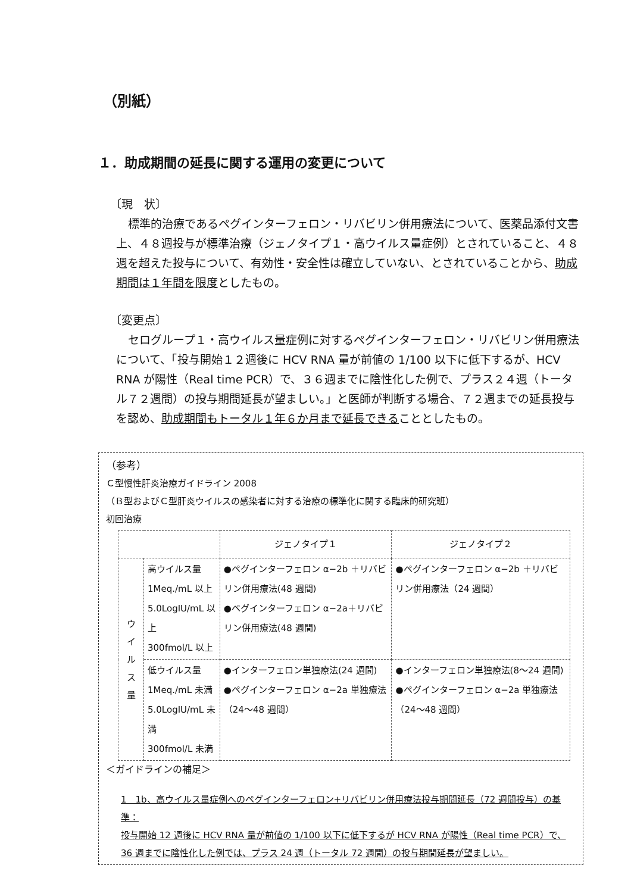（別紙）
１．助成期間の延長に関する運用の変更について
〔現　状〕
標準的治療であるペグインターフェロン・リバビリン併用療法について、医薬品添付文書上、４８週投与が標準治療（ジェノタイプ１・高ウイルス量症例）とされていること、４８週を超えた投与について、有効性・安全性は確立していない、とされていることから、助成期間は１年間を限度としたもの。
〔変更点〕
セログループ１・高ウイルス量症例に対するペグインターフェロン・リバビリン併用療法について、「投与開始１２週後に HCV RNA 量が前値の 1/100 以下に低下するが、HCV RNA が陽性（Real time PCR）で、３６週までに陰性化した例で、プラス２４週（トータル７２週間）の投与期間延長が望ましい。」と医師が判断する場合、７２週までの延長投与を認め、助成期間もトータル１年６か月まで延長できることとしたもの。
（参考）
Ｃ型慢性肝炎治療ガイドライン 2008
（Ｂ型およびＣ型肝炎ウイルスの感染者に対する治療の標準化に関する臨床的研究班）
初回治療
| | | ジェノタイプ１ | ジェノタイプ２ |
| --- | --- | --- | --- |
| ウ イ ル ス 量 | 高ウイルス量 1Meq./mL 以上 5.0LogIU/mL 以上 300fmol/L 以上 | ●ペグインターフェロン α−2b ＋リバビリン併用療法(48 週間) ●ペグインターフェロン α−2a＋リバビリン併用療法(48 週間) | ●ペグインターフェロン α−2b ＋リバビリン併用療法（24 週間） |
| | 低ウイルス量 1Meq./mL 未満 5.0LogIU/mL 未満 300fmol/L 未満 | ●インターフェロン単独療法(24 週間) ●ペグインターフェロン α−2a 単独療法 （24〜48 週間） | ●インターフェロン単独療法(8〜24 週間) ●ペグインターフェロン α−2a 単独療法 （24〜48 週間） |
＜ガイドラインの補足＞
1　1b、高ウイルス量症例へのペグインターフェロン+リバビリン併用療法投与期間延長（72 週間投与）の基準：
投与開始 12 週後に HCV RNA 量が前値の 1/100 以下に低下するが HCV RNA が陽性（Real time PCR）で、36 週までに陰性化した例では、プラス 24 週（トータル 72 週間）の投与期間延長が望ましい。